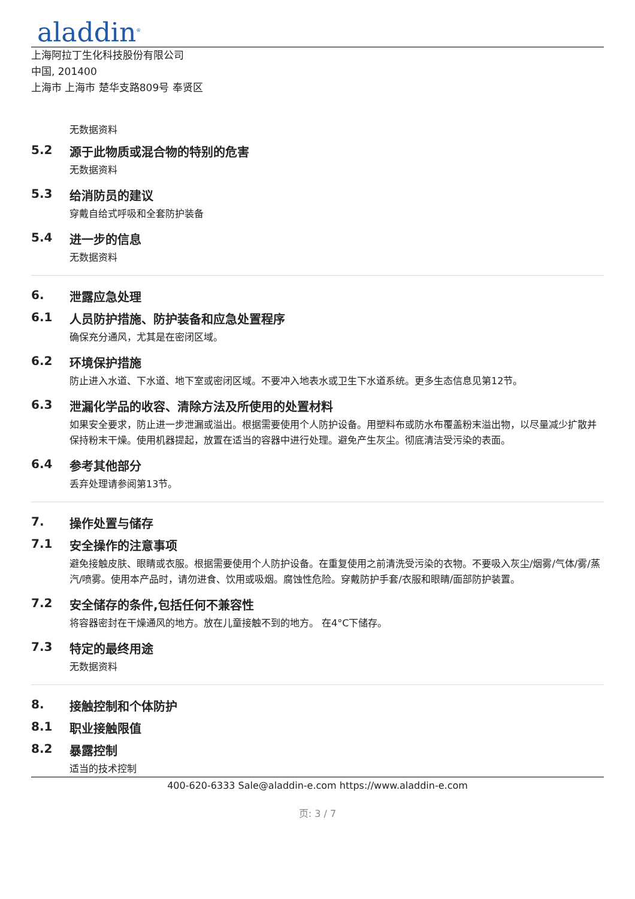aladdin<sup>®</sup>
上海阿拉丁生化科技股份有限公司
中国, 201400
上海市 上海市 楚华支路809号 奉贤区
无数据资料
5.2 源于此物质或混合物的特别的危害
无数据资料
5.3 给消防员的建议
穿戴自给式呼吸和全套防护装备
5.4 进一步的信息
无数据资料
6. 泄露应急处理
6.1 人员防护措施、防护装备和应急处置程序
确保充分通风，尤其是在密闭区域。
6.2 环境保护措施
防止进入水道、下水道、地下室或密闭区域。不要冲入地表水或卫生下水道系统。更多生态信息见第12节。
6.3 泄漏化学品的收容、清除方法及所使用的处置材料
如果安全要求，防止进一步泄漏或溢出。根据需要使用个人防护设备。用塑料布或防水布覆盖粉末溢出物，以尽量减少扩散并保持粉末干燥。使用机器提起，放置在适当的容器中进行处理。避免产生灰尘。彻底清洁受污染的表面。
6.4 参考其他部分
丢弃处理请参阅第13节。
7. 操作处置与储存
7.1 安全操作的注意事项
避免接触皮肤、眼睛或衣服。根据需要使用个人防护设备。在重复使用之前清洗受污染的衣物。不要吸入灰尘/烟雾/气体/雾/蒸汽/喷雾。使用本产品时，请勿进食、饮用或吸烟。腐蚀性危险。穿戴防护手套/衣服和眼睛/面部防护装置。
7.2 安全储存的条件,包括任何不兼容性
将容器密封在干燥通风的地方。放在儿童接触不到的地方。 在4°C下储存。
7.3 特定的最终用途
无数据资料
8. 接触控制和个体防护
8.1 职业接触限值
8.2 暴露控制
适当的技术控制
400-620-6333 Sale@aladdin-e.com https://www.aladdin-e.com
页: 3 / 7